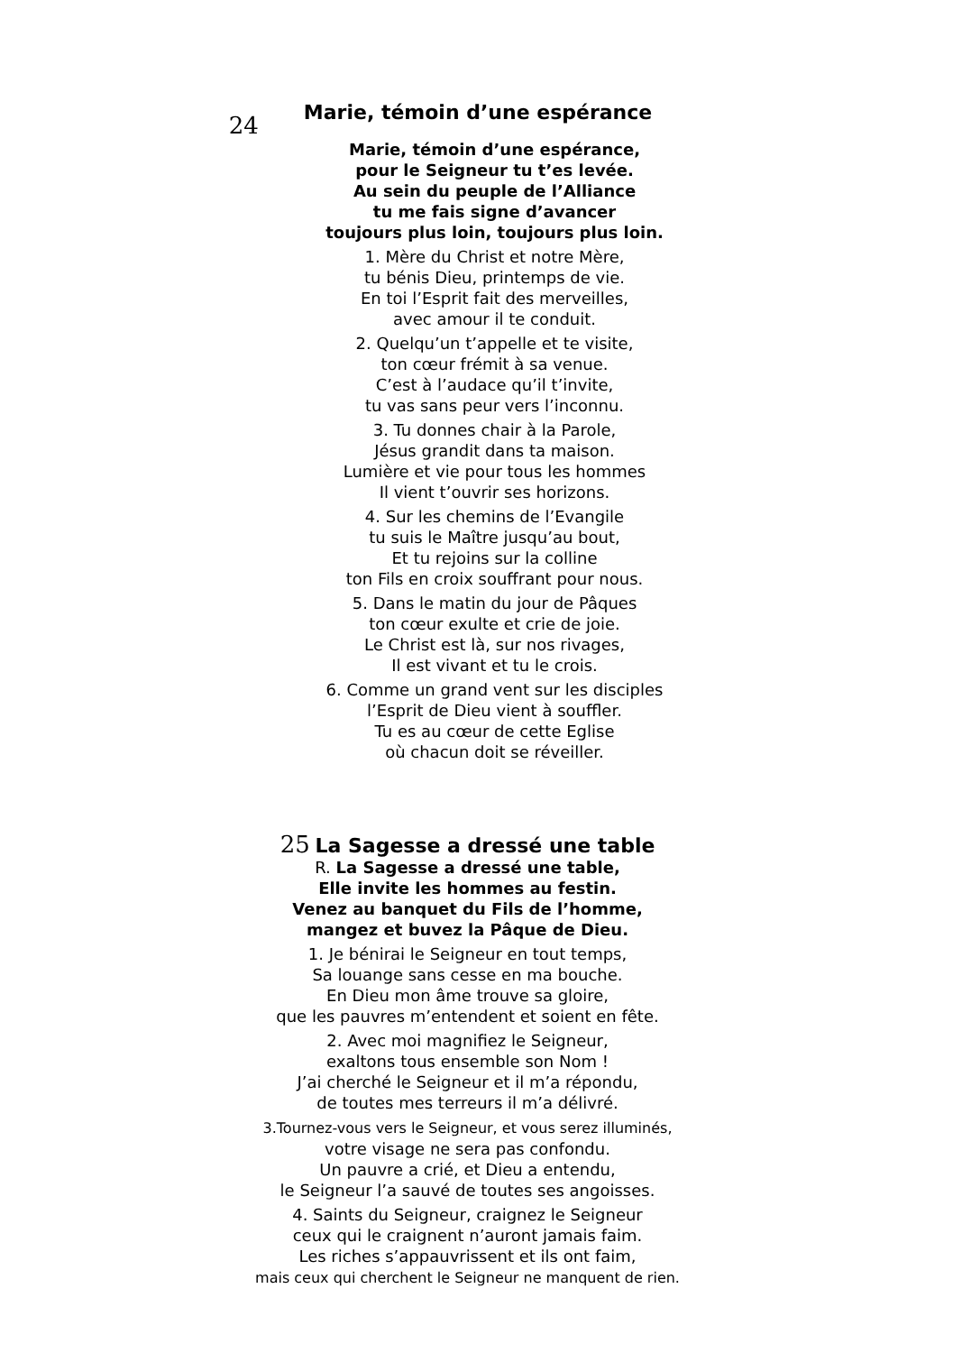24 Marie, témoin d’une espérance
Marie, témoin d’une espérance,
pour le Seigneur tu t’es levée.
Au sein du peuple de l’Alliance
tu me fais signe d’avancer
toujours plus loin, toujours plus loin.
1. Mère du Christ et notre Mère,
tu bénis Dieu, printemps de vie.
En toi l’Esprit fait des merveilles,
avec amour il te conduit.
2. Quelqu’un t’appelle et te visite,
ton cœur frémit à sa venue.
C’est à l’audace qu’il t’invite,
tu vas sans peur vers l’inconnu.
3. Tu donnes chair à la Parole,
Jésus grandit dans ta maison.
Lumière et vie pour tous les hommes
Il vient t’ouvrir ses horizons.
4. Sur les chemins de l’Evangile
tu suis le Maître jusqu’au bout,
Et tu rejoins sur la colline
ton Fils en croix souffrant pour nous.
5. Dans le matin du jour de Pâques
ton cœur exulte et crie de joie.
Le Christ est là, sur nos rivages,
Il est vivant et tu le crois.
6. Comme un grand vent sur les disciples
l’Esprit de Dieu vient à souffler.
Tu es au cœur de cette Eglise
où chacun doit se réveiller.
25 La Sagesse a dressé une table
R. La Sagesse a dressé une table,
Elle invite les hommes au festin.
Venez au banquet du Fils de l’homme,
mangez et buvez la Pâque de Dieu.
1. Je bénirai le Seigneur en tout temps,
Sa louange sans cesse en ma bouche.
En Dieu mon âme trouve sa gloire,
que les pauvres m’entendent et soient en fête.
2. Avec moi magnifiez le Seigneur,
exaltons tous ensemble son Nom !
J’ai cherché le Seigneur et il m’a répondu,
de toutes mes terreurs il m’a délivré.
3.Tournez-vous vers le Seigneur, et vous serez illuminés,
votre visage ne sera pas confondu.
Un pauvre a crié, et Dieu a entendu,
le Seigneur l’a sauvé de toutes ses angoisses.
4. Saints du Seigneur, craignez le Seigneur
ceux qui le craignent n’auront jamais faim.
Les riches s’appauvrissent et ils ont faim,
mais ceux qui cherchent le Seigneur ne manquent de rien.